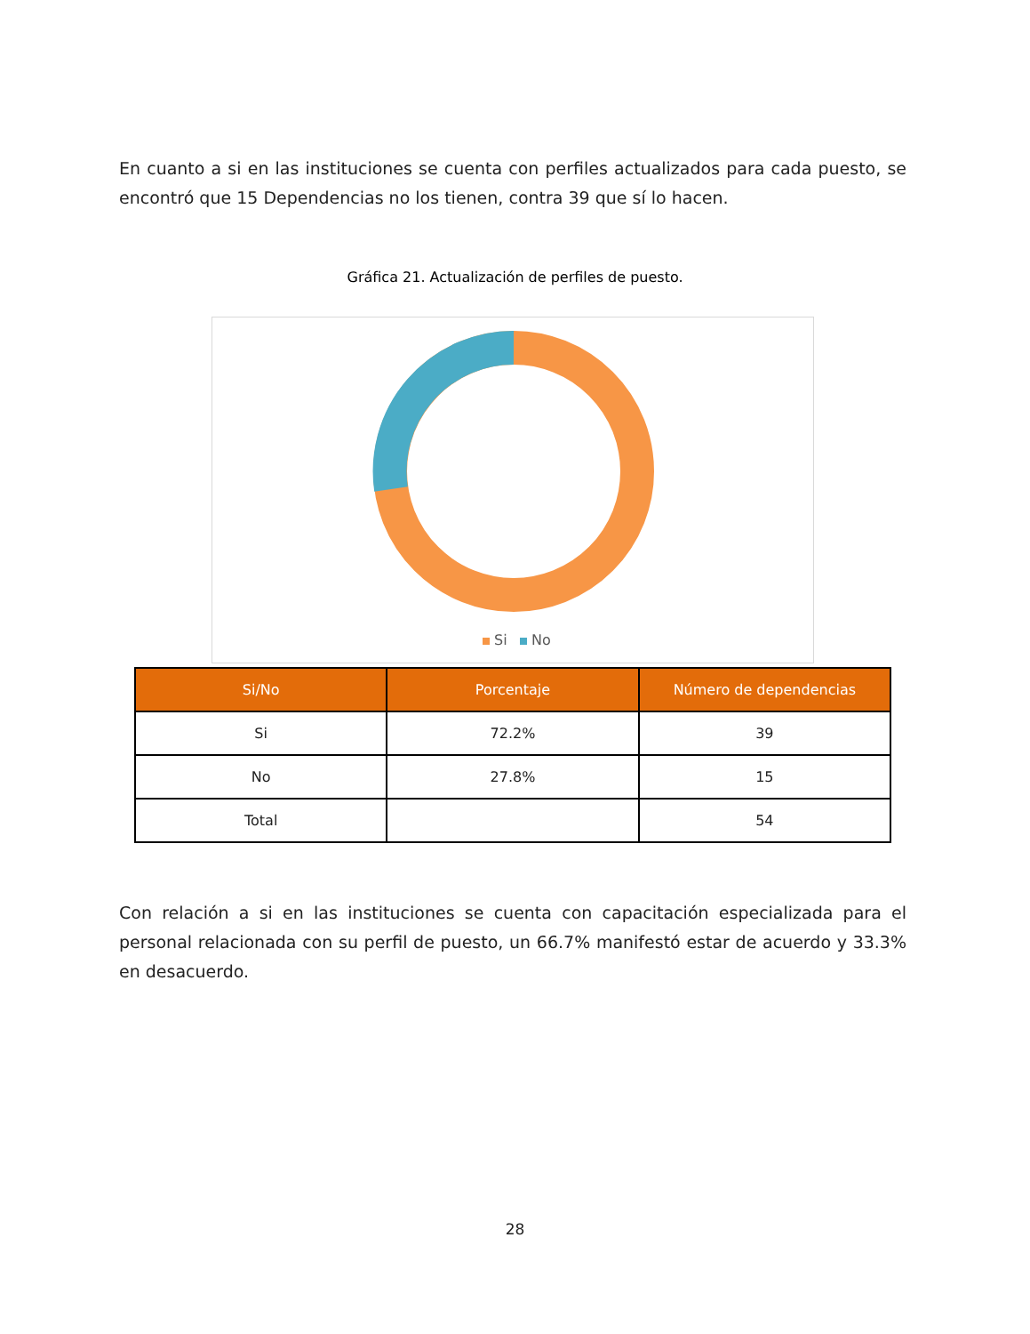En cuanto a si en las instituciones se cuenta con perfiles actualizados para cada puesto, se encontró que 15 Dependencias no los tienen, contra 39 que sí lo hacen.
Gráfica 21. Actualización de perfiles de puesto.
Si
No
| Si/No | Porcentaje | Número de dependencias |
| --- | --- | --- |
| Si | 72.2% | 39 |
| No | 27.8% | 15 |
| Total | | 54 |
Con relación a si en las instituciones se cuenta con capacitación especializada para el personal relacionada con su perfil de puesto, un 66.7% manifestó estar de acuerdo y 33.3% en desacuerdo.
28